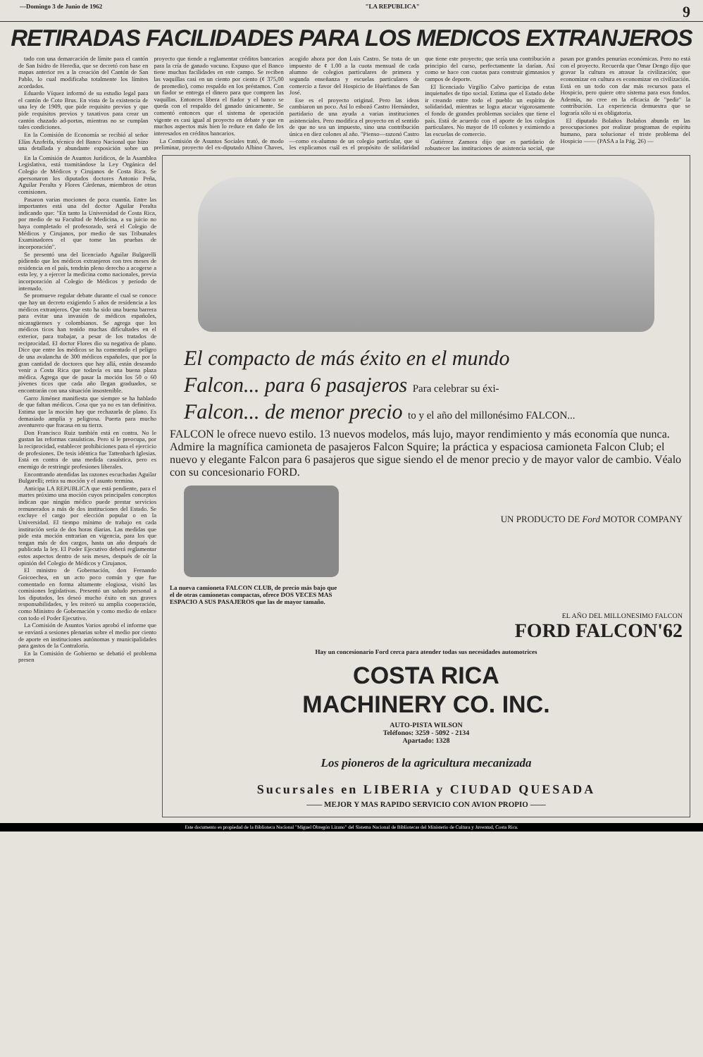—Domingo 3 de Junio de 1962 "LA REPUBLICA" 9
RETIRADAS FACILIDADES PARA LOS MEDICOS EXTRANJEROS
tado con una demarcación de límite para el cantón de San Isidro de Heredia, que se decretó con base en mapas anterior res a la creación del Cantón de San Pablo, lo cual modificaba totalmente los límites acordados.
Eduardo Víquez informó de su estudio legal para el cantón de Coto Brus. En vista de la existencia de una ley de 1909, que pide requisito previos y que pide requisitos previos y taxativos para crear un cantón chazado ad-portas, mientras no se cumplan tales condiciones.
En la Comisión de Economía se recibió al señor Elías Azofeifa, técnico del Banco Nacional que hizo una detallada y abundante exposición sobre un proyecto que tiende a reglamentar créditos bancarios para la cría de ganado vacuno. Expuso que el Banco tiene muchas facilidades en este campo. Se reciben las vaquillas casi en un ciento por ciento (¢ 375,00 de promedio), como respaldo en los préstamos. Con un fiador se entrega el dinero para que compren las vaquillas. Entonces libera el fiador y el banco se queda con el respaldo del ganado únicamente. Se comentó entonces que el sistema de operación vigente es casi igual al proyecto en debate y que en muchos aspectos más bien lo reduce en daño de los interesados en créditos bancarios.
La Comisión de Asuntos Sociales trató, de modo preliminar, proyecto del ex-diputado Albino Chaves, acogido ahora por don Luis Castro. Se trata de un impuesto de ¢ 1.00 a la cuota mensual de cada alumno de colegios particulares de primera y segunda enseñanza y escuelas particulares de comercio a favor del Hospicio de Huérfanos de San José.
Ese es el proyecto original. Pero las ideas cambiaron un poco. Así lo esbozó Castro Hernández, partidario de una ayuda a varias instituciones asistenciales. Pero modifica el proyecto en el sentido de que no sea un impuesto, sino una contribución única en diez colones al año. "Pienso—razonó Castro—como ex-alumno de un colegio particular, que si les explicamos cuál es el propósito de solidaridad que tiene este proyecto; que sería una contribución a principio del curso, perfectamente la darían. Así como se hace con cuotas para construir gimnasios y campos de deporte.
El licenciado Virgilio Calvo participa de estas inquietudes de tipo social. Estima que el Estado debe ir creando entre todo el pueblo un espíritu de solidaridad, mientras se logra atacar vigorosamente el fondo de grandes problemas sociales que tiene el país. Está de acuerdo con el aporte de los colegios particulares. No mayor de 10 colones y eximiendo a las escuelas de comercio.
Gutiérrez Zamora dijo que es partidario de robustecer las instituciones de asistencia social, que pasan por grandes penurias económicas. Pero no está con el proyecto. Recuerda que Omar Dengo dijo que gravar la cultura es atrasar la civilización; que economizar en cultura es economizar en civilización. Está en un todo con dar más recursos para el Hospicio, pero quiere otro sistema para esos fondos. Además, no cree en la eficacia de "pedir" la contribución. La experiencia demuestra que se lograría sólo si es obligatoria.
El diputado Bolaños Bolaños abunda en las preocupaciones por realizar programas de espíritu humano, para solucionar el triste problema del Hospicio —— (PASA a la Pág. 26) —
En la Comisión de Asuntos Jurídicos, de la Asamblea Legislativa, está tramitándose la Ley Orgánica del Colegio de Médicos y Cirujanos de Costa Rica. Se apersonaron los diputados doctores Antonio Peña, Aguilar Peralta y Flores Cárdenas, miembros de otras comisiones.
Pasaron varias mociones de poca cuantía. Entre las importantes está una del doctor Aguilar Peralta indicando que: "En tanto la Universidad de Costa Rica, por medio de su Facultad de Medicina, a su juicio no haya completado el profesorado, será el Colegio de Médicos y Cirujanos, por medio de sus Tribunales Examinadores el que tome las pruebas de incorporación".
Se presentó una del licenciado Aguilar Bulgarelli pidiendo que los médicos extranjeros con tres meses de residencia en el país, tendrán pleno derecho a acogerse a esta ley, y a ejercer la medicina como nacionales, previa incorporación al Colegio de Médicos y período de internado.
Se promueve regular debate durante el cual se conoce que hay un decreto exigiendo 5 años de residencia a los médicos extranjeros. Que esto ha sido una buena barrera para evitar una invasión de médicos españoles, nicaragüenses y colombianos. Se agrega que los médicos ticos han tenido muchas dificultades en el exterior, para trabajar, a pesar de los tratados de reciprocidad. El doctor Flores dio su negativa de plano. Dice que entre los médicos se ha comentado el peligro de una avalancha de 300 médicos españoles, que por la gran cantidad de doctores que hay allá, están deseando venir a Costa Rica que todavía es una buena plaza médica. Agrega que de pasar la moción los 50 o 60 jóvenes ticos que cada año llegan graduados, se encontrarán con una situación insostenible.
Garro Jiménez manifiesta que siempre se ha hablado de que faltan médicos. Cosa que ya no es tan definitiva. Estima que la moción hay que rechazarla de plano. Es demasiado amplia y peligrosa. Puerta para mucho aventurero que fracasa en su tierra.
Don Francisco Ruiz también está en contra. No le gustan las reformas casuísticas. Pero sí le preocupa, por la reciprocidad, establecer prohibiciones para el ejercicio de profesiones. De tesis idéntica fue Tattenbach Iglesias. Está en contra de una medida casuística, pero es enemigo de restringir profesiones liberales.
Encontrando atendidas las razones escuchadas Aguilar Bulgarelli; retira su moción y el asunto termina.
Anticipa LA REPUBLICA que está pendiente, para el martes próximo una moción cuyos principales conceptos indican que ningún médico puede prestar servicios remunerados a más de dos instituciones del Estado. Se excluye el cargo por elección popular o en la Universidad. El tiempo mínimo de trabajo en cada institución sería de dos horas diarias. Las medidas que pide esta moción entrarían en vigencia, para los que tengan más de dos cargos, hasta un año después de publicada la ley. El Poder Ejecutivo deberá reglamentar estos aspectos dentro de seis meses, después de oír la opinión del Colegio de Médicos y Cirujanos.
El ministro de Gobernación, don Fernando Goicoechea, en un acto poco común y que fue comentado en forma altamente elogiosa, visitó las comisiones legislativas. Presentó un saludo personal a los diputados, les deseó mucho éxito en sus graves responsabilidades, y les reiteró su amplia cooperación, como Ministro de Gobernación y como medio de enlace con todo el Poder Ejecutivo.
La Comisión de Asuntos Varios aprobó el informe que se enviará a sesiones plenarias sobre el medio por ciento de aporte en instituciones autónomas y municipalidades para gastos de la Contraloría.
En la Comisión de Gobierno se debatió el problema presen
El compacto de más éxito en el mundo
Falcon... para 6 pasajeros Para celebrar su éxi-
Falcon... de menor precio to y el año del millonésimo FALCON...
FALCON le ofrece nuevo estilo. 13 nuevos modelos, más lujo, mayor rendimiento y más economía que nunca. Admire la magnífica camioneta de pasajeros Falcon Squire; la práctica y espaciosa camioneta Falcon Club; el nuevo y elegante Falcon para 6 pasajeros que sigue siendo el de menor precio y de mayor valor de cambio. Véalo con su concesionario FORD.
UN PRODUCTO DE Ford MOTOR COMPANY
La nueva camioneta FALCON CLUB, de precio más bajo que el de otras camionetas compactas, ofrece DOS VECES MAS ESPACIO A SUS PASAJEROS que las de mayor tamaño.
EL AÑO DEL MILLONESIMO FALCON
FORD FALCON'62
Hay un concesionario Ford cerca para atender todas sus necesidades automotrices
COSTA RICA
MACHINERY CO. INC.
AUTO-PISTA WILSON
Teléfonos: 3259 - 5092 - 2134
Apartado: 1328
Los pioneros de la agricultura mecanizada
Sucursales en LIBERIA y CIUDAD QUESADA
—— MEJOR Y MAS RAPIDO SERVICIO CON AVION PROPIO ——
Este documento es propiedad de la Biblioteca Nacional "Miguel Obregón Lizano" del Sistema Nacional de Bibliotecas del Ministerio de Cultura y Juventud, Costa Rica.